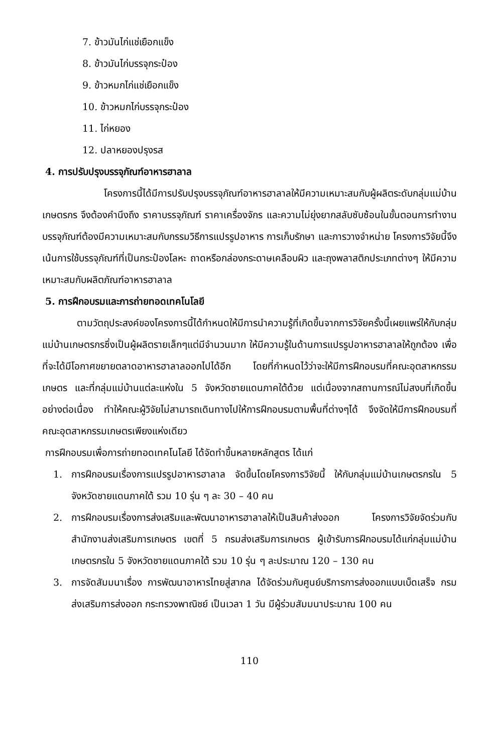7. ข้าวมันไก่แช่เยือกแข็ง
8. ข้าวมันไก่บรรจุกระป๋อง
9. ข้าวหมกไก่แช่เยือกแข็ง
10. ข้าวหมกไก่บรรจุกระป๋อง
11. ไก่หยอง
12. ปลาหยองปรุงรส
4. การปรับปรุงบรรจุภัณฑ์อาหารฮาลาล
โครงการนี้ได้มีการปรับปรุงบรรจุภัณฑ์อาหารฮาลาลให้มีความเหมาะสมกับผู้ผลิตระดับกลุ่มแม่บ้านเกษตรกร จึงต้องคำนึงถึง ราคาบรรจุภัณฑ์ ราคาเครื่องจักร และความไม่ยุ่งยากสลับซับซ้อนในขั้นตอนการทำงาน บรรจุภัณฑ์ต้องมีความเหมาะสมกับกรรมวิธีการแปรรูปอาหาร การเก็บรักษา และการวางจำหน่าย โครงการวิจัยนี้จึงเน้นการใช้บรรจุภัณฑ์ที่เป็นกระป๋องโลหะ ถาดหรือกล่องกระดาษเคลือบผิว และถุงพลาสติกประเภทต่างๆ ให้มีความเหมาะสมกับผลิตภัณฑ์อาหารฮาลาล
5. การฝึกอบรมและการถ่ายทอดเทคโนโลยี
ตามวัตถุประสงค์ของโครงการนี้ได้กำหนดให้มีการนำความรู้ที่เกิดขึ้นจากการวิจัยครั้งนี้เผยแพร่ให้กับกลุ่มแม่บ้านเกษตรกรซึ่งเป็นผู้ผลิตรายเล็กๆแต่มีจำนวนมาก ให้มีความรู้ในด้านการแปรรูปอาหารฮาลาลให้ถูกต้อง เพื่อที่จะได้มีโอกาศขยายตลาดอาหารฮาลาลออกไปได้อีก โดยที่กำหนดไว้ว่าจะให้มีการฝึกอบรมที่คณะอุตสาหกรรมเกษตร และที่กลุ่มแม่บ้านแต่ละแห่งใน 5 จังหวัดชายแดนภาคใต้ด้วย แต่เนื่องจากสถานการณ์ไม่สงบที่เกิดขึ้นอย่างต่อเนื่อง ทำให้คณะผู้วิจัยไม่สามารถเดินทางไปให้การฝึกอบรมตามพื้นที่ต่างๆได้ จึงจัดให้มีการฝึกอบรมที่คณะอุตสาหกรรมเกษตรเพียงแห่งเดียว
การฝึกอบรมเพื่อการถ่ายทอดเทคโนโลยี ได้จัดทำขึ้นหลายหลักสูตร ได้แก่
1. การฝึกอบรมเรื่องการแปรรูปอาหารฮาลาล จัดขึ้นโดยโครงการวิจัยนี้ ให้กับกลุ่มแม่บ้านเกษตรกรใน 5 จังหวัดชายแดนภาคใต้ รวม 10 รุ่น ๆ ละ 30 – 40 คน
2. การฝึกอบรมเรื่องการส่งเสริมและพัฒนาอาหารฮาลาลให้เป็นสินค้าส่งออก โครงการวิจัยจัดร่วมกับสำนักงานส่งเสริมการเกษตร เขตที่ 5 กรมส่งเสริมการเกษตร ผู้เข้ารับการฝึกอบรมได้แก่กลุ่มแม่บ้านเกษตรกรใน 5 จังหวัดชายแดนภาคใต้ รวม 10 รุ่น ๆ ละประมาณ 120 – 130 คน
3. การจัดสัมมนาเรื่อง การพัฒนาอาหารไทยสู่สากล ได้จัดร่วมกับศูนย์บริการการส่งออกแบบเบ็ดเสร็จ กรมส่งเสริมการส่งออก กระทรวงพาณิชย์ เป็นเวลา 1 วัน มีผู้ร่วมสัมมนาประมาณ 100 คน
110